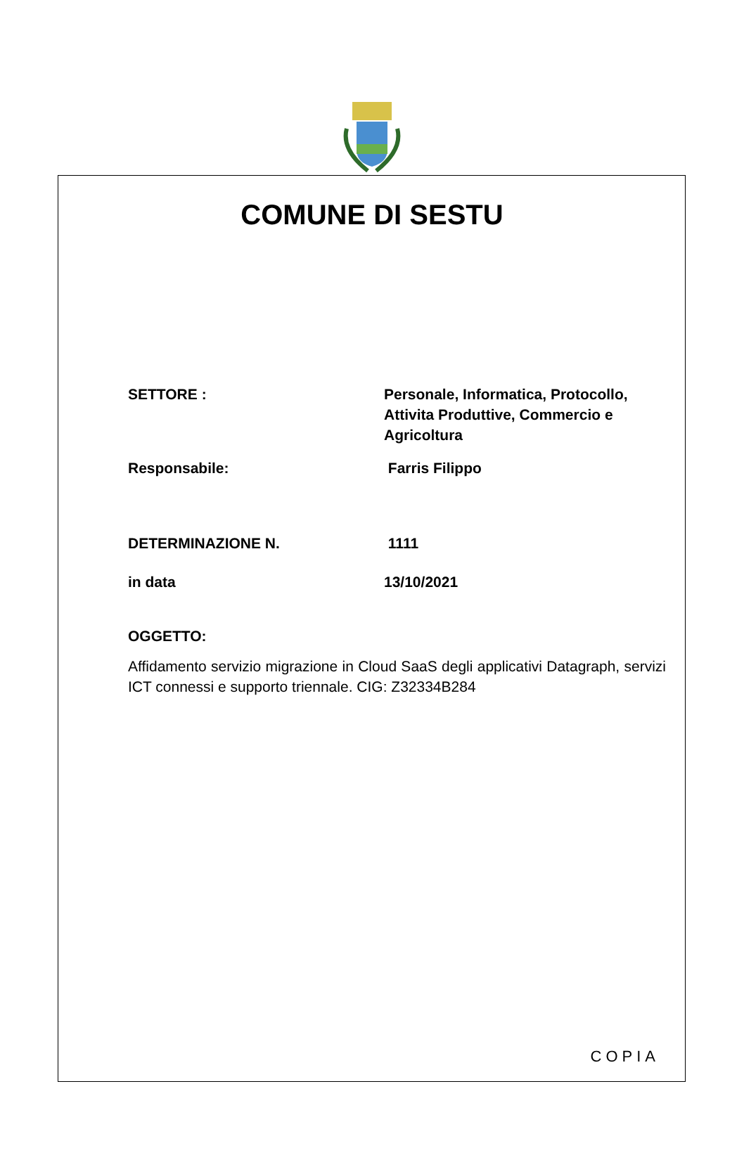COMUNE DI SESTU
SETTORE : Personale, Informatica, Protocollo, Attivita Produttive, Commercio e Agricoltura
Responsabile: Farris Filippo
DETERMINAZIONE N. 1111
in data 13/10/2021
OGGETTO:
Affidamento servizio migrazione in Cloud SaaS degli applicativi Datagraph, servizi ICT connessi e supporto triennale. CIG: Z32334B284
COPIA